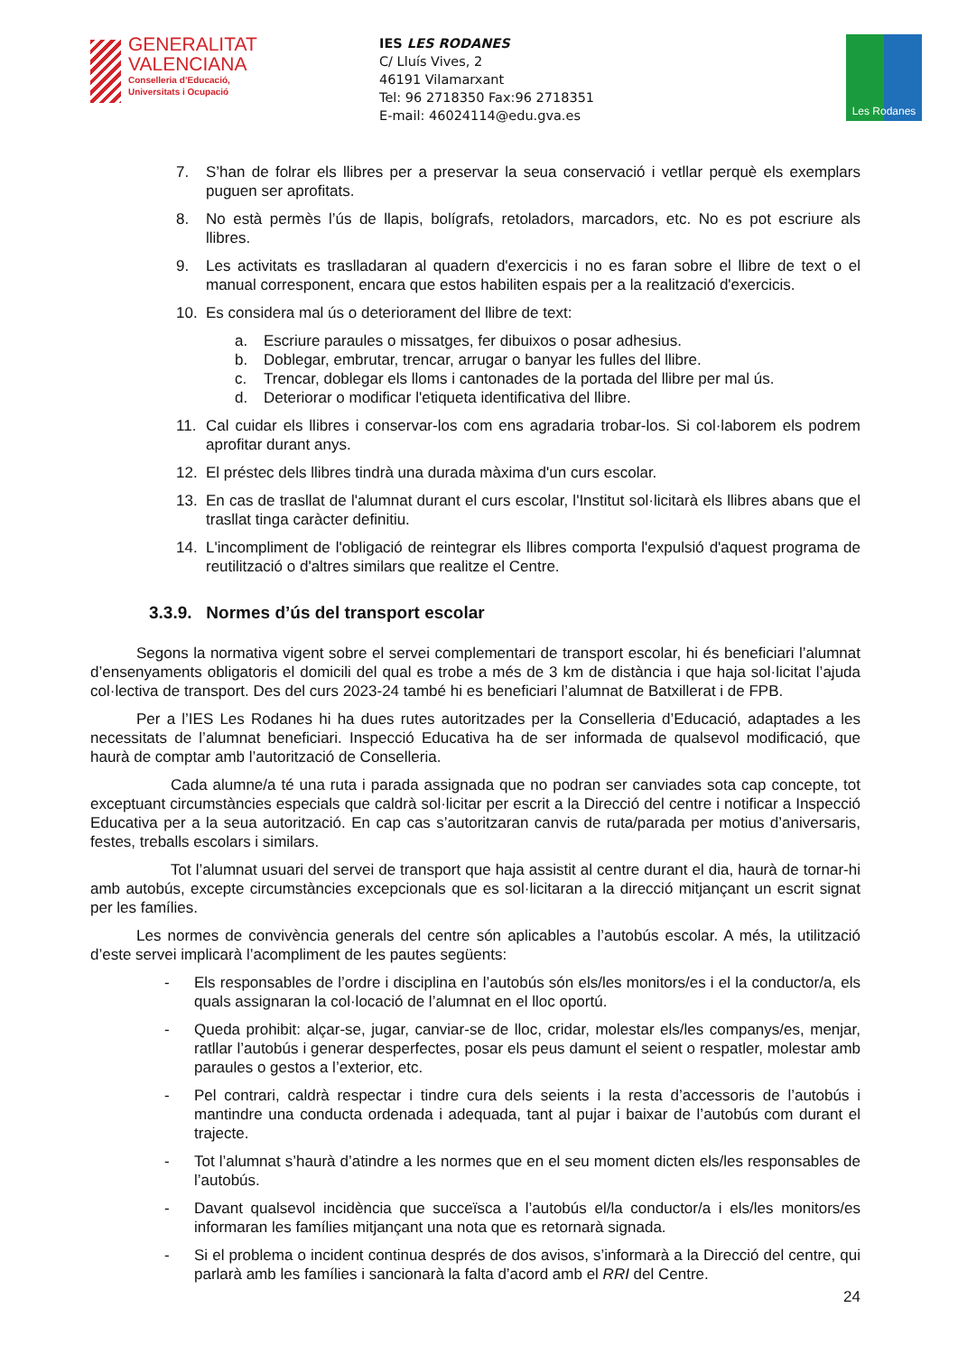GENERALITAT
VALENCIANA
Conselleria d’Educació,
Universitats i Ocupació
IES LES RODANES
C/ Lluís Vives, 2
46191 Vilamarxant
Tel: 96 2718350 Fax:96 2718351
E-mail: 46024114@edu.gva.es
Les Rodanes
7. S’han de folrar els llibres per a preservar la seua conservació i vetllar perquè els exemplars puguen ser aprofitats.
8. No està permès l’ús de llapis, bolígrafs, retoladors, marcadors, etc. No es pot escriure als llibres.
9. Les activitats es traslladaran al quadern d'exercicis i no es faran sobre el llibre de text o el manual corresponent, encara que estos habiliten espais per a la realització d'exercicis.
10. Es considera mal ús o deteriorament del llibre de text:
a. Escriure paraules o missatges, fer dibuixos o posar adhesius.
b. Doblegar, embrutar, trencar, arrugar o banyar les fulles del llibre.
c. Trencar, doblegar els lloms i cantonades de la portada del llibre per mal ús.
d. Deteriorar o modificar l'etiqueta identificativa del llibre.
11. Cal cuidar els llibres i conservar-los com ens agradaria trobar-los. Si col·laborem els podrem aprofitar durant anys.
12. El préstec dels llibres tindrà una durada màxima d'un curs escolar.
13. En cas de trasllat de l'alumnat durant el curs escolar, l'Institut sol·licitarà els llibres abans que el trasllat tinga caràcter definitiu.
14. L'incompliment de l'obligació de reintegrar els llibres comporta l'expulsió d'aquest programa de reutilització o d'altres similars que realitze el Centre.
3.3.9. Normes d’ús del transport escolar
Segons la normativa vigent sobre el servei complementari de transport escolar, hi és beneficiari l’alumnat d’ensenyaments obligatoris el domicili del qual es trobe a més de 3 km de distància i que haja sol·licitat l’ajuda col·lectiva de transport. Des del curs 2023-24 també hi es beneficiari l’alumnat de Batxillerat i de FPB.
Per a l’IES Les Rodanes hi ha dues rutes autoritzades per la Conselleria d’Educació, adaptades a les necessitats de l’alumnat beneficiari. Inspecció Educativa ha de ser informada de qualsevol modificació, que haurà de comptar amb l’autorització de Conselleria.
Cada alumne/a té una ruta i parada assignada que no podran ser canviades sota cap concepte, tot exceptuant circumstàncies especials que caldrà sol·licitar per escrit a la Direcció del centre i notificar a Inspecció Educativa per a la seua autorització. En cap cas s’autoritzaran canvis de ruta/parada per motius d’aniversaris, festes, treballs escolars i similars.
Tot l’alumnat usuari del servei de transport que haja assistit al centre durant el dia, haurà de tornar-hi amb autobús, excepte circumstàncies excepcionals que es sol·licitaran a la direcció mitjançant un escrit signat per les famílies.
Les normes de convivència generals del centre són aplicables a l’autobús escolar. A més, la utilització d’este servei implicarà l’acompliment de les pautes següents:
- Els responsables de l’ordre i disciplina en l’autobús són els/les monitors/es i el la conductor/a, els quals assignaran la col·locació de l’alumnat en el lloc oportú.
- Queda prohibit: alçar-se, jugar, canviar-se de lloc, cridar, molestar els/les companys/es, menjar, ratllar l’autobús i generar desperfectes, posar els peus damunt el seient o respatler, molestar amb paraules o gestos a l’exterior, etc.
- Pel contrari, caldrà respectar i tindre cura dels seients i la resta d’accessoris de l’autobús i mantindre una conducta ordenada i adequada, tant al pujar i baixar de l’autobús com durant el trajecte.
- Tot l’alumnat s’haurà d’atindre a les normes que en el seu moment dicten els/les responsables de l’autobús.
- Davant qualsevol incidència que succeïsca a l’autobús el/la conductor/a i els/les monitors/es informaran les famílies mitjançant una nota que es retornarà signada.
- Si el problema o incident continua després de dos avisos, s’informarà a la Direcció del centre, qui parlarà amb les famílies i sancionarà la falta d’acord amb el RRI del Centre.
24